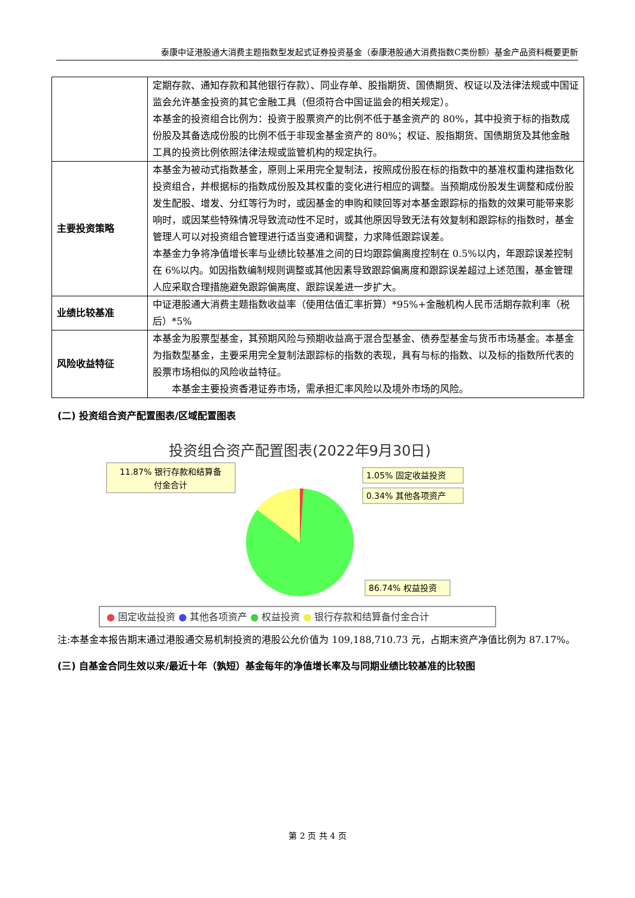泰康中证港股通大消费主题指数型发起式证券投资基金（泰康港股通大消费指数C类份额）基金产品资料概要更新
| | 定期存款、通知存款和其他银行存款）、同业存单、股指期货、国债期货、权证以及法律法规或中国证监会允许基金投资的其它金融工具（但须符合中国证监会的相关规定）。 本基金的投资组合比例为：投资于股票资产的比例不低于基金资产的 80%，其中投资于标的指数成份股及其备选成份股的比例不低于非现金基金资产的 80%；权证、股指期货、国债期货及其他金融工具的投资比例依照法律法规或监管机构的规定执行。 |
| 主要投资策略 | 本基金为被动式指数基金，原则上采用完全复制法，按照成份股在标的指数中的基准权重构建指数化投资组合，并根据标的指数成份股及其权重的变化进行相应的调整。当预期成份股发生调整和成份股发生配股、增发、分红等行为时，或因基金的申购和赎回等对本基金跟踪标的指数的效果可能带来影响时，或因某些特殊情况导致流动性不足时，或其他原因导致无法有效复制和跟踪标的指数时，基金管理人可以对投资组合管理进行适当变通和调整，力求降低跟踪误差。 本基金力争将净值增长率与业绩比较基准之间的日均跟踪偏离度控制在 0.5%以内，年跟踪误差控制在 6%以内。如因指数编制规则调整或其他因素导致跟踪偏离度和跟踪误差超过上述范围，基金管理人应采取合理措施避免跟踪偏离度、跟踪误差进一步扩大。 |
| 业绩比较基准 | 中证港股通大消费主题指数收益率（使用估值汇率折算）*95%+金融机构人民币活期存款利率（税后）*5% |
| 风险收益特征 | 本基金为股票型基金，其预期风险与预期收益高于混合型基金、债券型基金与货币市场基金。本基金为指数型基金，主要采用完全复制法跟踪标的指数的表现，具有与标的指数、以及标的指数所代表的股票市场相似的风险收益特征。 本基金主要投资香港证券市场，需承担汇率风险以及境外市场的风险。 |
(二) 投资组合资产配置图表/区域配置图表
投资组合资产配置图表(2022年9月30日)
11.87% 银行存款和结算备
付金合计
1.05% 固定收益投资
0.34% 其他各项资产
86.74% 权益投资
● 固定收益投资 ● 其他各项资产 ● 权益投资 ● 银行存款和结算备付金合计
注:本基金本报告期末通过港股通交易机制投资的港股公允价值为 109,188,710.73 元，占期末资产净值比例为 87.17%。
(三) 自基金合同生效以来/最近十年（孰短）基金每年的净值增长率及与同期业绩比较基准的比较图
第 2 页 共 4 页